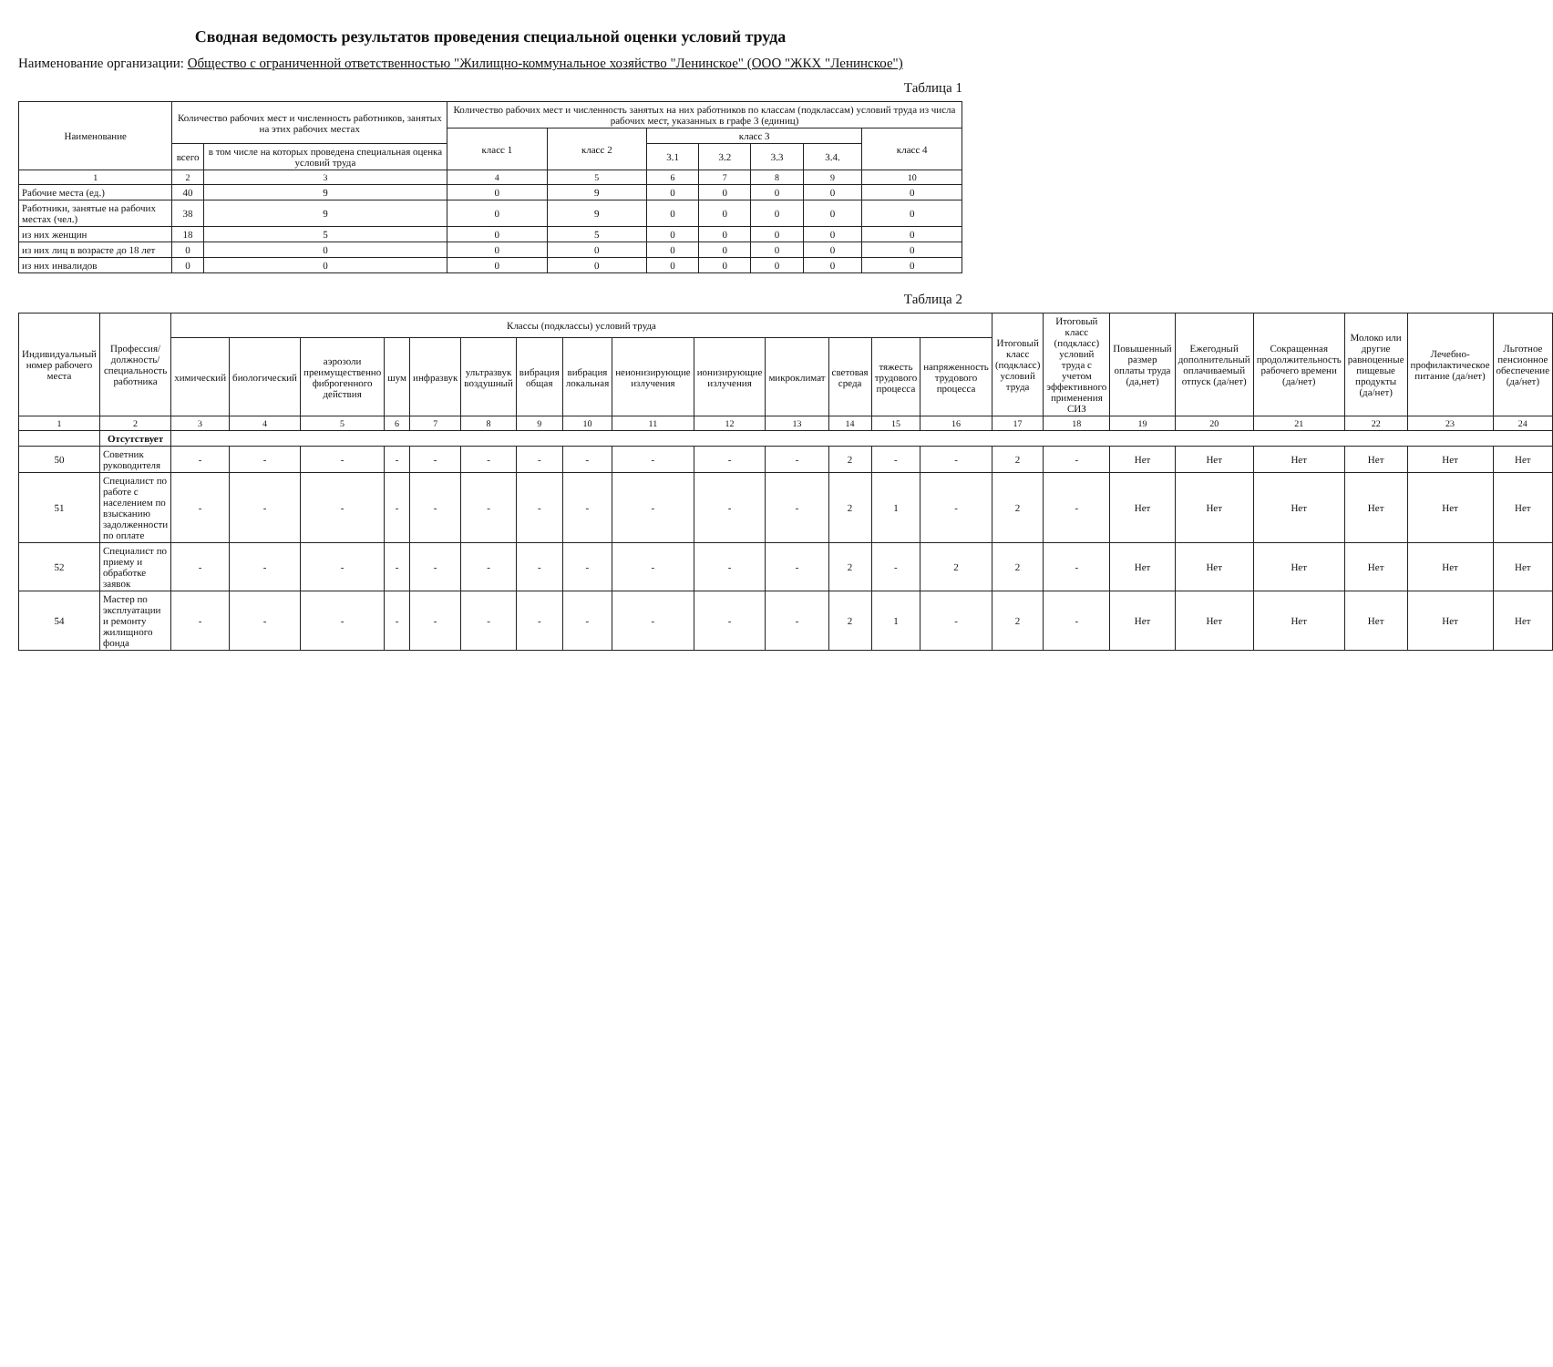Сводная ведомость результатов проведения специальной оценки условий труда
Наименование организации: Общество с ограниченной ответственностью "Жилищно-коммунальное хозяйство "Ленинское" (ООО "ЖКХ "Ленинское")
Таблица 1
| Наименование | Количество рабочих мест и численность работников, занятых на этих рабочих местах | | Количество рабочих мест и численность занятых на них работников по классам (подклассам) условий труда из числа рабочих мест, указанных в графе 3 (единиц) | | | | | | |
| --- | --- | --- | --- | --- | --- | --- | --- | --- | --- |
| | | | класс 1 | класс 2 | класс 3 | | | | класс 4 |
| | всего | в том числе на которых проведена специальная оценка условий труда | | | 3.1 | 3.2 | 3.3 | 3.4. | |
| 1 | 2 | 3 | 4 | 5 | 6 | 7 | 8 | 9 | 10 |
| Рабочие места (ед.) | 40 | 9 | 0 | 9 | 0 | 0 | 0 | 0 | 0 |
| Работники, занятые на рабочих местах (чел.) | 38 | 9 | 0 | 9 | 0 | 0 | 0 | 0 | 0 |
| из них женщин | 18 | 5 | 0 | 5 | 0 | 0 | 0 | 0 | 0 |
| из них лиц в возрасте до 18 лет | 0 | 0 | 0 | 0 | 0 | 0 | 0 | 0 | 0 |
| из них инвалидов | 0 | 0 | 0 | 0 | 0 | 0 | 0 | 0 | 0 |
Таблица 2
| Индивидуальный номер рабочего места | Профессия/ должность/ специальность работника | Классы (подклассы) условий труда | | | | | | | | | | | | | | Итоговый класс (подкласс) условий труда | Итоговый класс (подкласс) условий труда с учетом эффективного применения СИЗ | Повышенный размер оплаты труда (да,нет) | Ежегодный дополнительный оплачиваемый отпуск (да/нет) | Сокращенная продолжительность рабочего времени (да/нет) | Молоко или другие равноценные пищевые продукты (да/нет) | Лечебно-профилактическое питание (да/нет) | Льготное пенсионное обеспечение (да/нет) |
| --- | --- | --- | --- | --- | --- | --- | --- | --- | --- | --- | --- | --- | --- | --- | --- | --- | --- | --- | --- | --- | --- | --- | --- |
| | | химический | биологический | аэрозоли преимущественно фиброгенного действия | шум | инфразвук | ультразвук воздушный | вибрация общая | вибрация локальная | неионизирующие излучения | ионизирующие излучения | микроклимат | световая среда | тяжесть трудового процесса | напряженность трудового процесса | | | | | | | | |
| 1 | 2 | 3 | 4 | 5 | 6 | 7 | 8 | 9 | 10 | 11 | 12 | 13 | 14 | 15 | 16 | 17 | 18 | 19 | 20 | 21 | 22 | 23 | 24 |
| | Отсутствует | | | | | | | | | | | | | | | | | | | | | | |
| 50 | Советник руководителя | - | - | - | - | - | - | - | - | - | - | - | 2 | - | - | 2 | - | Нет | Нет | Нет | Нет | Нет | Нет |
| 51 | Специалист по работе с населением по взысканию задолженности по оплате | - | - | - | - | - | - | - | - | - | - | - | 2 | 1 | - | 2 | - | Нет | Нет | Нет | Нет | Нет | Нет |
| 52 | Специалист по приему и обработке заявок | - | - | - | - | - | - | - | - | - | - | - | 2 | - | 2 | 2 | - | Нет | Нет | Нет | Нет | Нет | Нет |
| 54 | Мастер по эксплуатации и ремонту жилищного фонда | - | - | - | - | - | - | - | - | - | - | - | 2 | 1 | - | 2 | - | Нет | Нет | Нет | Нет | Нет | Нет |